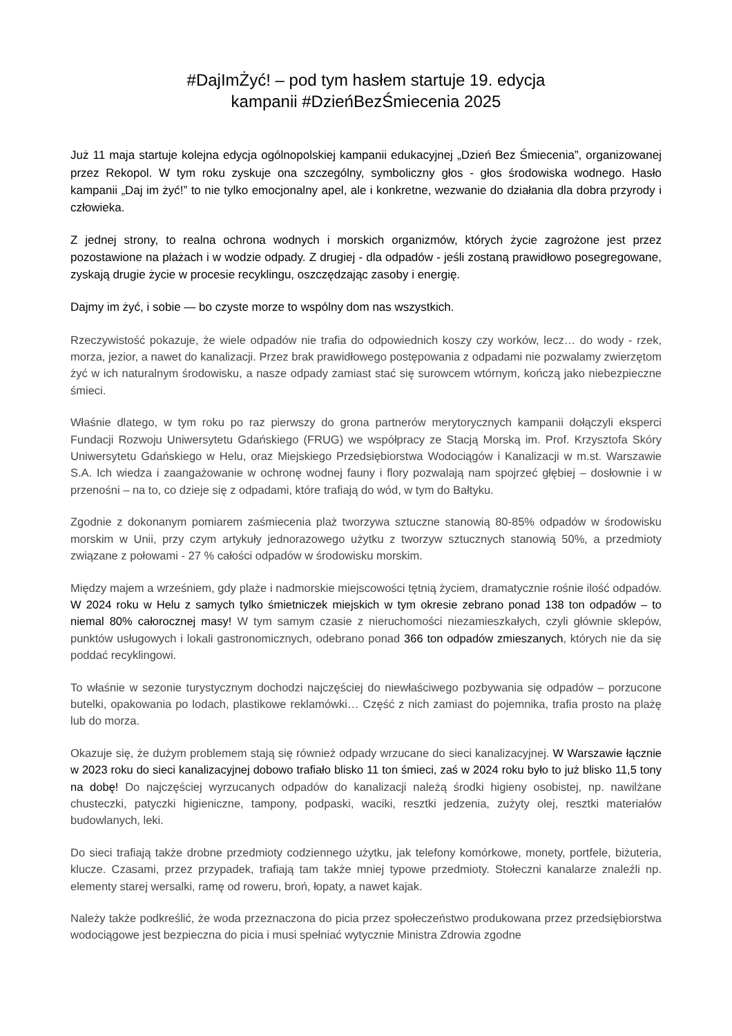#DajImŻyć! – pod tym hasłem startuje 19. edycja
kampanii #DzieńBezŚmiecenia 2025
Już 11 maja startuje kolejna edycja ogólnopolskiej kampanii edukacyjnej „Dzień Bez Śmiecenia”, organizowanej przez Rekopol. W tym roku zyskuje ona szczególny, symboliczny głos - głos środowiska wodnego. Hasło kampanii „Daj im żyć!” to nie tylko emocjonalny apel, ale i konkretne, wezwanie do działania dla dobra przyrody i człowieka.
Z jednej strony, to realna ochrona wodnych i morskich organizmów, których życie zagrożone jest przez pozostawione na plażach i w wodzie odpady. Z drugiej - dla odpadów - jeśli zostaną prawidłowo posegregowane, zyskają drugie życie w procesie recyklingu, oszczędzając zasoby i energię.
Dajmy im żyć, i sobie — bo czyste morze to wspólny dom nas wszystkich.
Rzeczywistość pokazuje, że wiele odpadów nie trafia do odpowiednich koszy czy worków, lecz… do wody - rzek, morza, jezior, a nawet do kanalizacji. Przez brak prawidłowego postępowania z odpadami nie pozwalamy zwierzętom żyć w ich naturalnym środowisku, a nasze odpady zamiast stać się surowcem wtórnym, kończą jako niebezpieczne śmieci.
Właśnie dlatego, w tym roku po raz pierwszy do grona partnerów merytorycznych kampanii dołączyli eksperci Fundacji Rozwoju Uniwersytetu Gdańskiego (FRUG) we współpracy ze Stacją Morską im. Prof. Krzysztofa Skóry Uniwersytetu Gdańskiego w Helu, oraz Miejskiego Przedsiębiorstwa Wodociągów i Kanalizacji w m.st. Warszawie S.A. Ich wiedza i zaangażowanie w ochronę wodnej fauny i flory pozwalają nam spojrzeć głębiej – dosłownie i w przenośni – na to, co dzieje się z odpadami, które trafiają do wód, w tym do Bałtyku.
Zgodnie z dokonanym pomiarem zaśmiecenia plaż tworzywa sztuczne stanowią 80-85% odpadów w środowisku morskim w Unii, przy czym artykuły jednorazowego użytku z tworzyw sztucznych stanowią 50%, a przedmioty związane z połowami - 27 % całości odpadów w środowisku morskim.
Między majem a wrześniem, gdy plaże i nadmorskie miejscowości tętnią życiem, dramatycznie rośnie ilość odpadów. W 2024 roku w Helu z samych tylko śmietniczek miejskich w tym okresie zebrano ponad 138 ton odpadów – to niemal 80% całorocznej masy! W tym samym czasie z nieruchomości niezamieszkałych, czyli głównie sklepów, punktów usługowych i lokali gastronomicznych, odebrano ponad 366 ton odpadów zmieszanych, których nie da się poddać recyklingowi.
To właśnie w sezonie turystycznym dochodzi najczęściej do niewłaściwego pozbywania się odpadów – porzucone butelki, opakowania po lodach, plastikowe reklamówki… Część z nich zamiast do pojemnika, trafia prosto na plażę lub do morza.
Okazuje się, że dużym problemem stają się również odpady wrzucane do sieci kanalizacyjnej. W Warszawie łącznie w 2023 roku do sieci kanalizacyjnej dobowo trafiało blisko 11 ton śmieci, zaś w 2024 roku było to już blisko 11,5 tony na dobę! Do najczęściej wyrzucanych odpadów do kanalizacji należą środki higieny osobistej, np. nawilżane chusteczki, patyczki higieniczne, tampony, podpaski, waciki, resztki jedzenia, zużyty olej, resztki materiałów budowlanych, leki.
Do sieci trafiają także drobne przedmioty codziennego użytku, jak telefony komórkowe, monety, portfele, biżuteria, klucze. Czasami, przez przypadek, trafiają tam także mniej typowe przedmioty. Stołeczni kanalarze znaleźli np. elementy starej wersalki, ramę od roweru, broń, łopaty, a nawet kajak.
Należy także podkreślić, że woda przeznaczona do picia przez społeczeństwo produkowana przez przedsiębiorstwa wodociągowe jest bezpieczna do picia i musi spełniać wytycznie Ministra Zdrowia zgodne